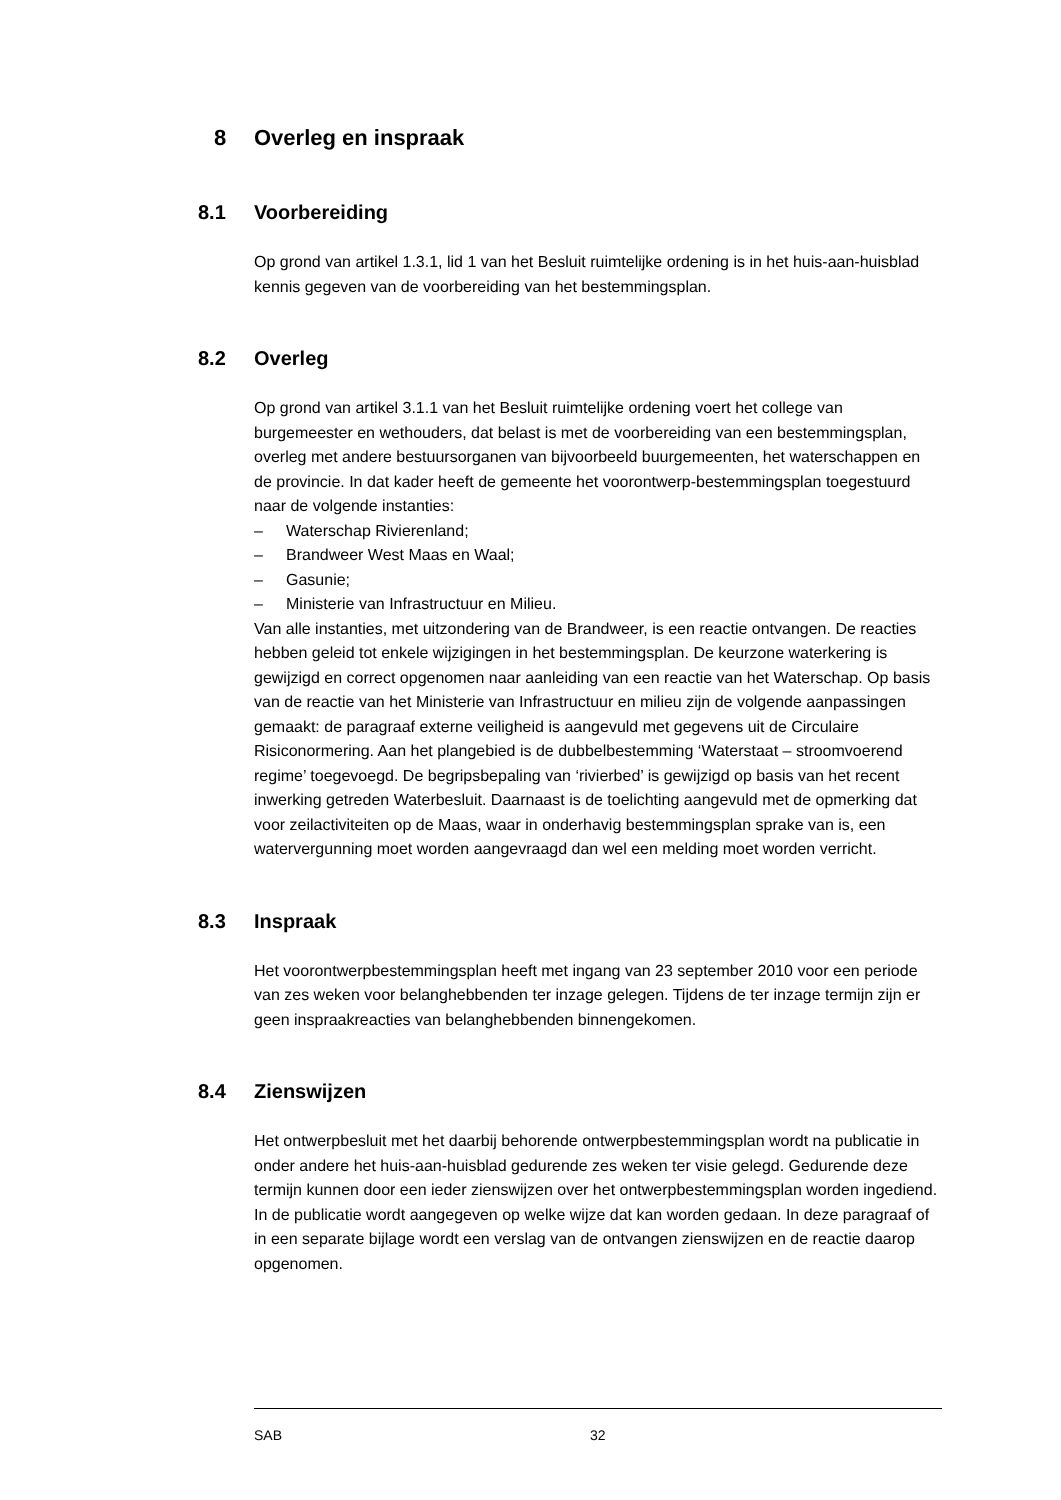8 Overleg en inspraak
8.1 Voorbereiding
Op grond van artikel 1.3.1, lid 1 van het Besluit ruimtelijke ordening is in het huis-aan-huisblad kennis gegeven van de voorbereiding van het bestemmingsplan.
8.2 Overleg
Op grond van artikel 3.1.1 van het Besluit ruimtelijke ordening voert het college van burgemeester en wethouders, dat belast is met de voorbereiding van een bestemmingsplan, overleg met andere bestuursorganen van bijvoorbeeld buurgemeenten, het waterschappen en de provincie. In dat kader heeft de gemeente het voorontwerp-bestemmingsplan toegestuurd naar de volgende instanties:
– Waterschap Rivierenland;
– Brandweer West Maas en Waal;
– Gasunie;
– Ministerie van Infrastructuur en Milieu.
Van alle instanties, met uitzondering van de Brandweer, is een reactie ontvangen. De reacties hebben geleid tot enkele wijzigingen in het bestemmingsplan. De keurzone waterkering is gewijzigd en correct opgenomen naar aanleiding van een reactie van het Waterschap. Op basis van de reactie van het Ministerie van Infrastructuur en milieu zijn de volgende aanpassingen gemaakt: de paragraaf externe veiligheid is aangevuld met gegevens uit de Circulaire Risiconormering. Aan het plangebied is de dubbelbestemming ‘Waterstaat – stroomvoerend regime’ toegevoegd. De begripsbepaling van ‘rivierbed’ is gewijzigd op basis van het recent inwerking getreden Waterbesluit. Daarnaast is de toelichting aangevuld met de opmerking dat voor zeilactiviteiten op de Maas, waar in onderhavig bestemmingsplan sprake van is, een watervergunning moet worden aangevraagd dan wel een melding moet worden verricht.
8.3 Inspraak
Het voorontwerpbestemmingsplan heeft met ingang van 23 september 2010 voor een periode van zes weken voor belanghebbenden ter inzage gelegen. Tijdens de ter inzage termijn zijn er geen inspraakreacties van belanghebbenden binnengekomen.
8.4 Zienswijzen
Het ontwerpbesluit met het daarbij behorende ontwerpbestemmingsplan wordt na publicatie in onder andere het huis-aan-huisblad gedurende zes weken ter visie gelegd. Gedurende deze termijn kunnen door een ieder zienswijzen over het ontwerpbestemmingsplan worden ingediend. In de publicatie wordt aangegeven op welke wijze dat kan worden gedaan. In deze paragraaf of in een separate bijlage wordt een verslag van de ontvangen zienswijzen en de reactie daarop opgenomen.
SAB 32